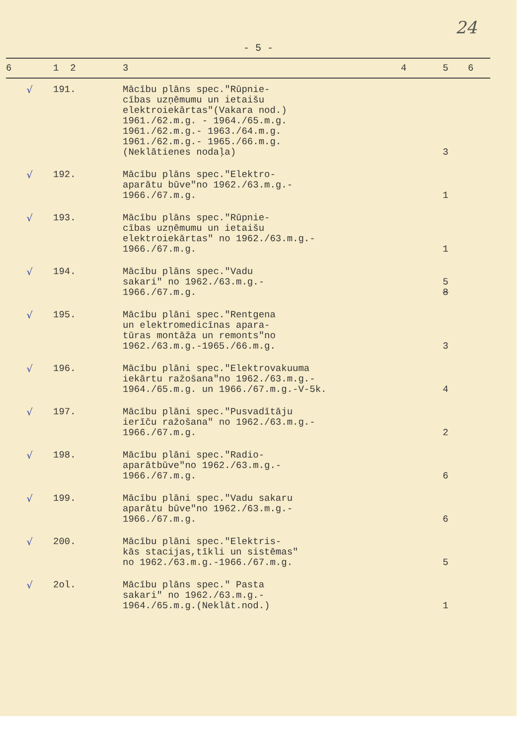24
- 5 -
| 6 | 1 2 | 3 | 4 | 5 | 6 |
| --- | --- | --- | --- | --- | --- |
| √ | 191. | Mācību plāns spec."Rūpnie- cības uzņēmumu un ietaišu elektroiekārtas"(Vakara nod.) 1961./62.m.g. - 1964./65.m.g. 1961./62.m.g.- 1963./64.m.g. 1961./62.m.g.- 1965./66.m.g. (Neklātienes nodaļa) | | 3 | |
| √ | 192. | Mācību plāns spec."Elektro- aparātu būve"no 1962./63.m.g.- 1966./67.m.g. | | 1 | |
| √ | 193. | Mācību plāns spec."Rūpnie- cības uzņēmumu un ietaišu elektroiekārtas" no 1962./63.m.g.- 1966./67.m.g. | | 1 | |
| √ | 194. | Mācību plāns spec."Vadu sakari" no 1962./63.m.g.- 1966./67.m.g. | | 5 8 | |
| √ | 195. | Mācību plāni spec."Rentgena un elektromedicīnas apara- tūras montāža un remonts"no 1962./63.m.g.-1965./66.m.g. | | 3 | |
| √ | 196. | Mācību plāni spec."Elektrovakuuma iekārtu ražošana"no 1962./63.m.g.- 1964./65.m.g. un 1966./67.m.g.-V-5k. | | 4 | |
| √ | 197. | Mācību plāni spec."Pusvadītāju ierīču ražošana" no 1962./63.m.g.- 1966./67.m.g. | | 2 | |
| √ | 198. | Mācību plāni spec."Radio- aparātbūve"no 1962./63.m.g.- 1966./67.m.g. | | 6 | |
| √ | 199. | Mācību plāni spec."Vadu sakaru aparātu būve"no 1962./63.m.g.- 1966./67.m.g. | | 6 | |
| √ | 200. | Mācību plāni spec."Elektris- kās stacijas,tīkli un sistēmas" no 1962./63.m.g.-1966./67.m.g. | | 5 | |
| √ | 2ol. | Mācību plāns spec." Pasta sakari" no 1962./63.m.g.- 1964./65.m.g.(Neklāt.nod.) | | 1 | |